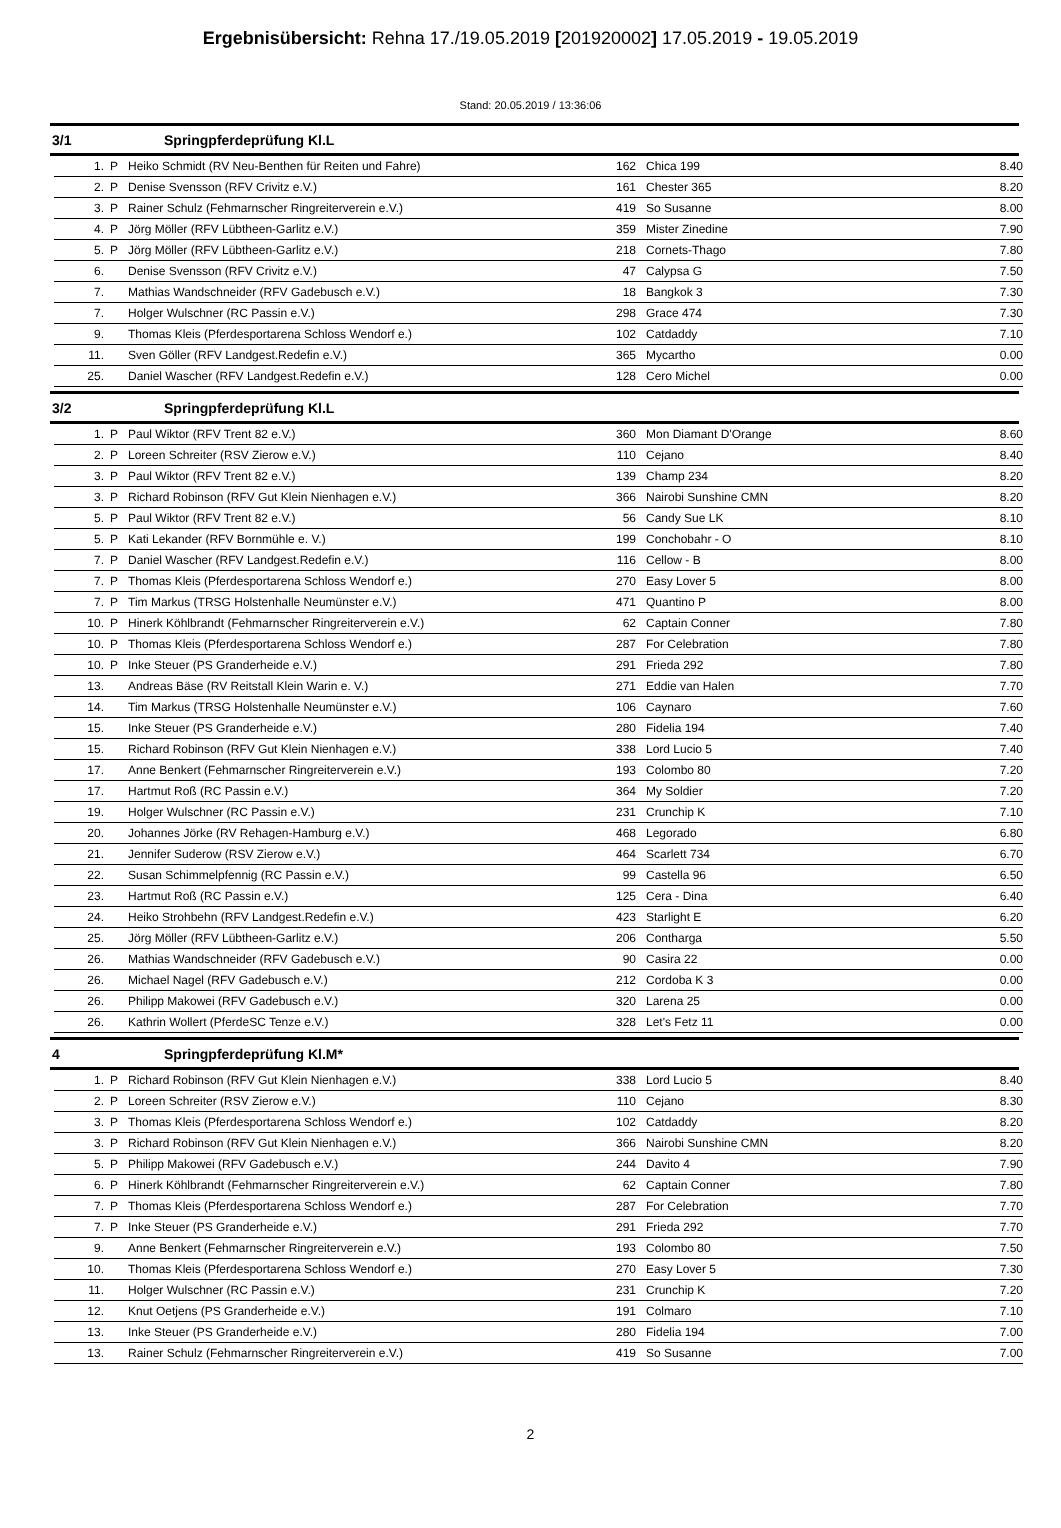Ergebnisübersicht: Rehna 17./19.05.2019 [201920002] 17.05.2019 - 19.05.2019
Stand: 20.05.2019 / 13:36:06
3/1 Springpferdeprüfung Kl.L
| 1. | P | Heiko Schmidt (RV Neu-Benthen für Reiten und Fahre) | 162 | Chica 199 | 8.40 |
| 2. | P | Denise Svensson (RFV Crivitz e.V.) | 161 | Chester 365 | 8.20 |
| 3. | P | Rainer Schulz (Fehmarnscher Ringreiterverein e.V.) | 419 | So Susanne | 8.00 |
| 4. | P | Jörg Möller (RFV Lübtheen-Garlitz e.V.) | 359 | Mister Zinedine | 7.90 |
| 5. | P | Jörg Möller (RFV Lübtheen-Garlitz e.V.) | 218 | Cornets-Thago | 7.80 |
| 6. | | Denise Svensson (RFV Crivitz e.V.) | 47 | Calypsa G | 7.50 |
| 7. | | Mathias Wandschneider (RFV Gadebusch e.V.) | 18 | Bangkok 3 | 7.30 |
| 7. | | Holger Wulschner (RC Passin e.V.) | 298 | Grace 474 | 7.30 |
| 9. | | Thomas Kleis (Pferdesportarena Schloss Wendorf e.) | 102 | Catdaddy | 7.10 |
| 11. | | Sven Göller (RFV Landgest.Redefin e.V.) | 365 | Mycartho | 0.00 |
| 25. | | Daniel Wascher (RFV Landgest.Redefin e.V.) | 128 | Cero Michel | 0.00 |
3/2 Springpferdeprüfung Kl.L
| 1. | P | Paul Wiktor (RFV Trent 82 e.V.) | 360 | Mon Diamant D'Orange | 8.60 |
| 2. | P | Loreen Schreiter (RSV Zierow e.V.) | 110 | Cejano | 8.40 |
| 3. | P | Paul Wiktor (RFV Trent 82 e.V.) | 139 | Champ 234 | 8.20 |
| 3. | P | Richard Robinson (RFV Gut Klein Nienhagen e.V.) | 366 | Nairobi Sunshine CMN | 8.20 |
| 5. | P | Paul Wiktor (RFV Trent 82 e.V.) | 56 | Candy Sue LK | 8.10 |
| 5. | P | Kati Lekander (RFV Bornmühle e. V.) | 199 | Conchobahr - O | 8.10 |
| 7. | P | Daniel Wascher (RFV Landgest.Redefin e.V.) | 116 | Cellow - B | 8.00 |
| 7. | P | Thomas Kleis (Pferdesportarena Schloss Wendorf e.) | 270 | Easy Lover 5 | 8.00 |
| 7. | P | Tim Markus (TRSG Holstenhalle Neumünster e.V.) | 471 | Quantino P | 8.00 |
| 10. | P | Hinerk Köhlbrandt (Fehmarnscher Ringreiterverein e.V.) | 62 | Captain Conner | 7.80 |
| 10. | P | Thomas Kleis (Pferdesportarena Schloss Wendorf e.) | 287 | For Celebration | 7.80 |
| 10. | P | Inke Steuer (PS Granderheide e.V.) | 291 | Frieda 292 | 7.80 |
| 13. | | Andreas Bäse (RV Reitstall Klein Warin e. V.) | 271 | Eddie van Halen | 7.70 |
| 14. | | Tim Markus (TRSG Holstenhalle Neumünster e.V.) | 106 | Caynaro | 7.60 |
| 15. | | Inke Steuer (PS Granderheide e.V.) | 280 | Fidelia 194 | 7.40 |
| 15. | | Richard Robinson (RFV Gut Klein Nienhagen e.V.) | 338 | Lord Lucio 5 | 7.40 |
| 17. | | Anne Benkert (Fehmarnscher Ringreiterverein e.V.) | 193 | Colombo 80 | 7.20 |
| 17. | | Hartmut Roß (RC Passin e.V.) | 364 | My Soldier | 7.20 |
| 19. | | Holger Wulschner (RC Passin e.V.) | 231 | Crunchip K | 7.10 |
| 20. | | Johannes Jörke (RV Rehagen-Hamburg e.V.) | 468 | Legorado | 6.80 |
| 21. | | Jennifer Suderow (RSV Zierow e.V.) | 464 | Scarlett 734 | 6.70 |
| 22. | | Susan Schimmelpfennig (RC Passin e.V.) | 99 | Castella 96 | 6.50 |
| 23. | | Hartmut Roß (RC Passin e.V.) | 125 | Cera - Dina | 6.40 |
| 24. | | Heiko Strohbehn (RFV Landgest.Redefin e.V.) | 423 | Starlight E | 6.20 |
| 25. | | Jörg Möller (RFV Lübtheen-Garlitz e.V.) | 206 | Contharga | 5.50 |
| 26. | | Mathias Wandschneider (RFV Gadebusch e.V.) | 90 | Casira 22 | 0.00 |
| 26. | | Michael Nagel (RFV Gadebusch e.V.) | 212 | Cordoba K 3 | 0.00 |
| 26. | | Philipp Makowei (RFV Gadebusch e.V.) | 320 | Larena 25 | 0.00 |
| 26. | | Kathrin Wollert (PferdeSC Tenze e.V.) | 328 | Let's Fetz 11 | 0.00 |
4 Springpferdeprüfung Kl.M*
| 1. | P | Richard Robinson (RFV Gut Klein Nienhagen e.V.) | 338 | Lord Lucio 5 | 8.40 |
| 2. | P | Loreen Schreiter (RSV Zierow e.V.) | 110 | Cejano | 8.30 |
| 3. | P | Thomas Kleis (Pferdesportarena Schloss Wendorf e.) | 102 | Catdaddy | 8.20 |
| 3. | P | Richard Robinson (RFV Gut Klein Nienhagen e.V.) | 366 | Nairobi Sunshine CMN | 8.20 |
| 5. | P | Philipp Makowei (RFV Gadebusch e.V.) | 244 | Davito 4 | 7.90 |
| 6. | P | Hinerk Köhlbrandt (Fehmarnscher Ringreiterverein e.V.) | 62 | Captain Conner | 7.80 |
| 7. | P | Thomas Kleis (Pferdesportarena Schloss Wendorf e.) | 287 | For Celebration | 7.70 |
| 7. | P | Inke Steuer (PS Granderheide e.V.) | 291 | Frieda 292 | 7.70 |
| 9. | | Anne Benkert (Fehmarnscher Ringreiterverein e.V.) | 193 | Colombo 80 | 7.50 |
| 10. | | Thomas Kleis (Pferdesportarena Schloss Wendorf e.) | 270 | Easy Lover 5 | 7.30 |
| 11. | | Holger Wulschner (RC Passin e.V.) | 231 | Crunchip K | 7.20 |
| 12. | | Knut Oetjens (PS Granderheide e.V.) | 191 | Colmaro | 7.10 |
| 13. | | Inke Steuer (PS Granderheide e.V.) | 280 | Fidelia 194 | 7.00 |
| 13. | | Rainer Schulz (Fehmarnscher Ringreiterverein e.V.) | 419 | So Susanne | 7.00 |
2